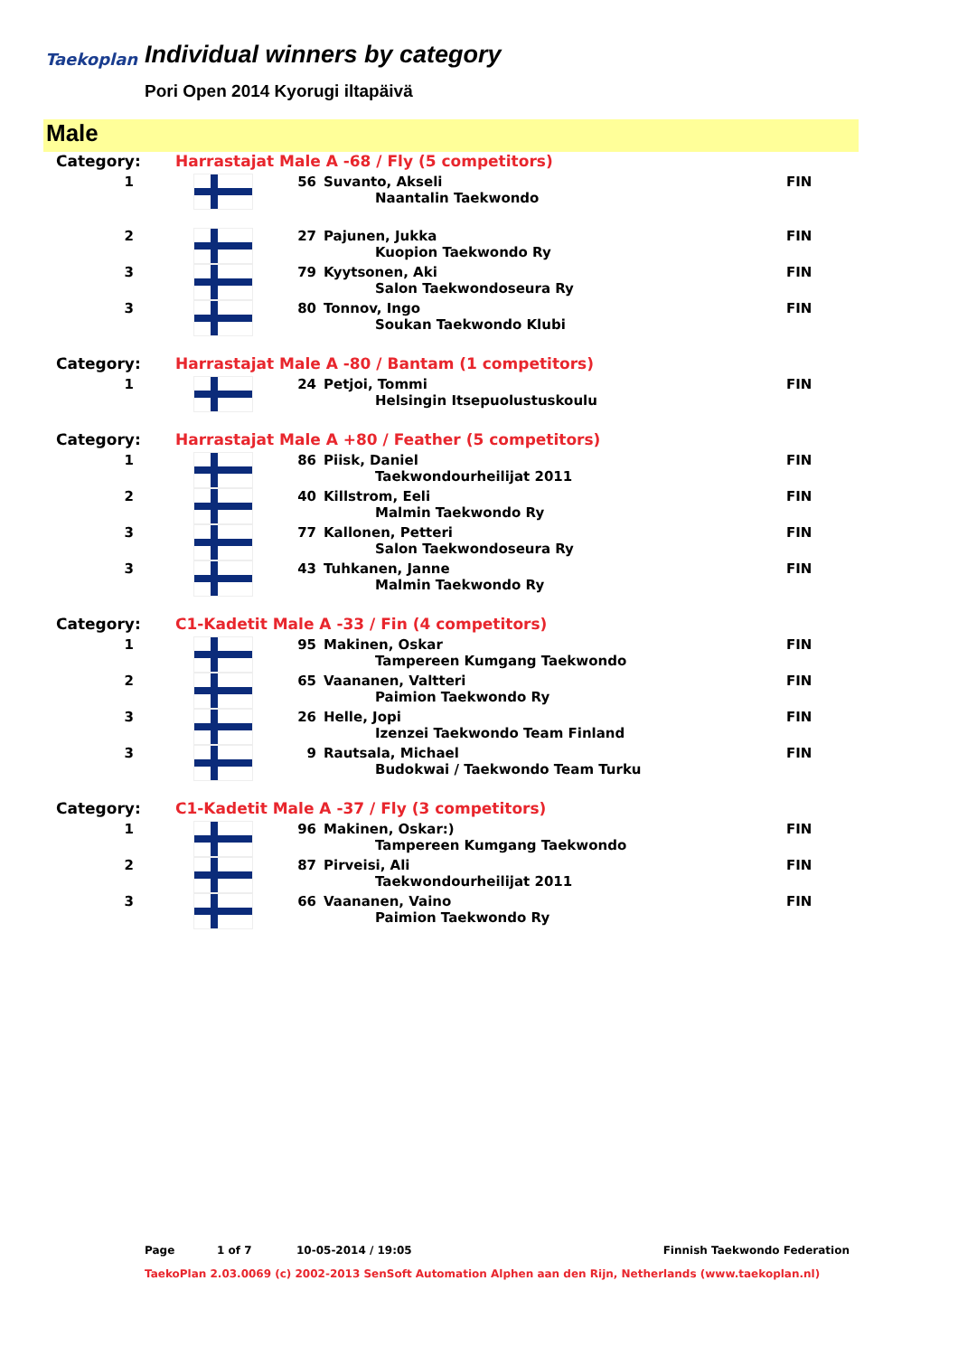Taekoplan
Individual winners by category
Pori Open 2014 Kyorugi iltapäivä
Male
| Category: | Harrastajat Male A -68 / Fly (5 competitors) | | | |
| 1 | | 56 | Suvanto, Akseli Naantalin Taekwondo | FIN |
| 2 | | 27 | Pajunen, Jukka Kuopion Taekwondo Ry | FIN |
| 3 | | 79 | Kyytsonen, Aki Salon Taekwondoseura Ry | FIN |
| 3 | | 80 | Tonnov, Ingo Soukan Taekwondo Klubi | FIN |
| Category: | Harrastajat Male A -80 / Bantam (1 competitors) | | | |
| 1 | | 24 | Petjoi, Tommi Helsingin Itsepuolustuskoulu | FIN |
| Category: | Harrastajat Male A +80 / Feather (5 competitors) | | | |
| 1 | | 86 | Piisk, Daniel Taekwondourheilijat 2011 | FIN |
| 2 | | 40 | Killstrom, Eeli Malmin Taekwondo Ry | FIN |
| 3 | | 77 | Kallonen, Petteri Salon Taekwondoseura Ry | FIN |
| 3 | | 43 | Tuhkanen, Janne Malmin Taekwondo Ry | FIN |
| Category: | C1-Kadetit Male A -33 / Fin (4 competitors) | | | |
| 1 | | 95 | Makinen, Oskar Tampereen Kumgang Taekwondo | FIN |
| 2 | | 65 | Vaananen, Valtteri Paimion Taekwondo Ry | FIN |
| 3 | | 26 | Helle, Jopi Izenzei Taekwondo Team Finland | FIN |
| 3 | | 9 | Rautsala, Michael Budokwai / Taekwondo Team Turku | FIN |
| Category: | C1-Kadetit Male A -37 / Fly (3 competitors) | | | |
| 1 | | 96 | Makinen, Oskar:) Tampereen Kumgang Taekwondo | FIN |
| 2 | | 87 | Pirveisi, Ali Taekwondourheilijat 2011 | FIN |
| 3 | | 66 | Vaananen, Vaino Paimion Taekwondo Ry | FIN |
Page 1 of 7 10-05-2014 / 19:05 Finnish Taekwondo Federation
TaekoPlan 2.03.0069 (c) 2002-2013 SenSoft Automation Alphen aan den Rijn, Netherlands (www.taekoplan.nl)